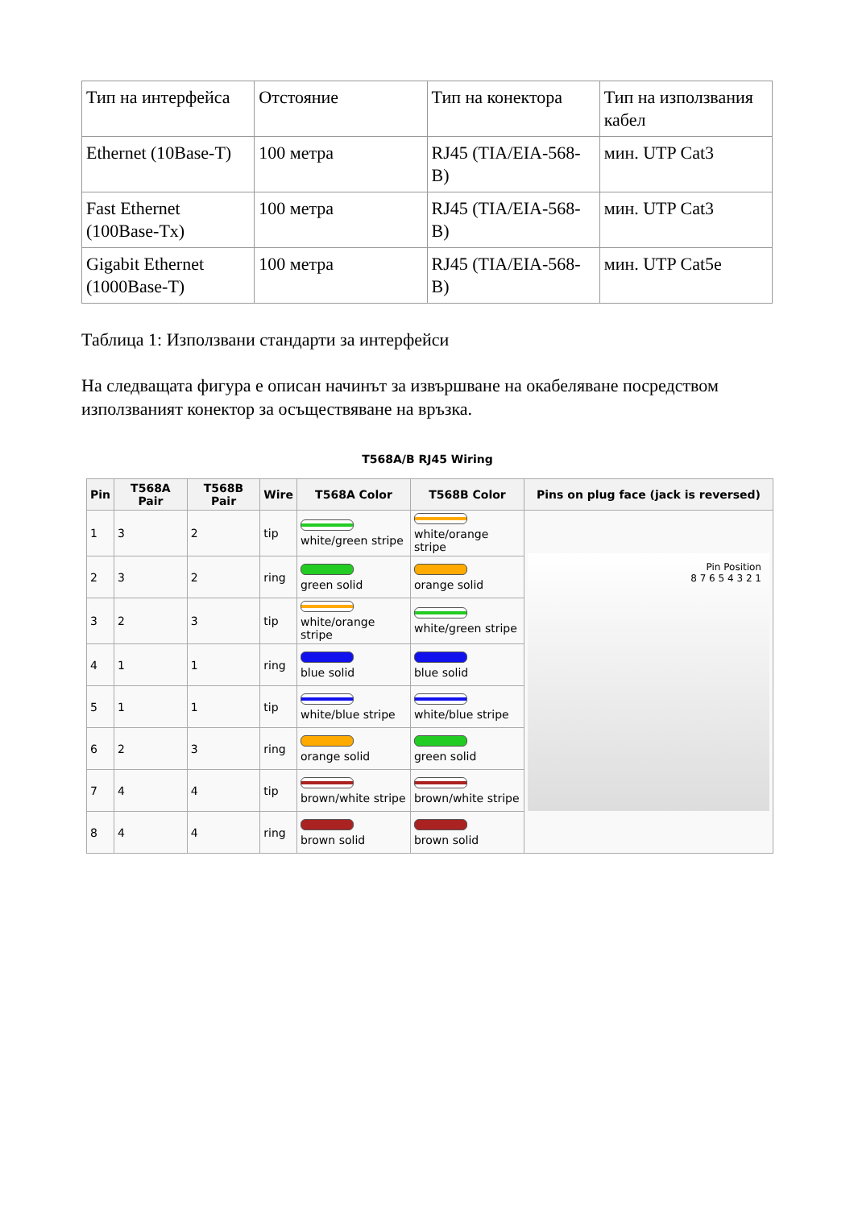| Тип на интерфейса | Отстояние | Тип на конектора | Тип на използвания кабел |
| Ethernet (10Base-T) | 100 метра | RJ45 (TIA/EIA-568-B) | мин. UTP Cat3 |
| Fast Ethernet (100Base-Tx) | 100 метра | RJ45 (TIA/EIA-568-B) | мин. UTP Cat3 |
| Gigabit Ethernet (1000Base-T) | 100 метра | RJ45 (TIA/EIA-568-B) | мин. UTP Cat5e |
Таблица 1: Използвани стандарти за интерфейси
На следващата фигура е описан начинът за извършване на окабеляване посредством използваният конектор за осъществяване на връзка.
T568A/B RJ45 Wiring
| Pin | T568A Pair | T568B Pair | Wire | T568A Color | T568B Color | Pins on plug face (jack is reversed) |
| --- | --- | --- | --- | --- | --- | --- |
| 1 | 3 | 2 | tip | white/green stripe | white/orange stripe | Pin Position 8 7 6 5 4 3 2 1 |
| 2 | 3 | 2 | ring | green solid | orange solid | |
| 3 | 2 | 3 | tip | white/orange stripe | white/green stripe | |
| 4 | 1 | 1 | ring | blue solid | blue solid | |
| 5 | 1 | 1 | tip | white/blue stripe | white/blue stripe | |
| 6 | 2 | 3 | ring | orange solid | green solid | |
| 7 | 4 | 4 | tip | brown/white stripe | brown/white stripe | |
| 8 | 4 | 4 | ring | brown solid | brown solid | |